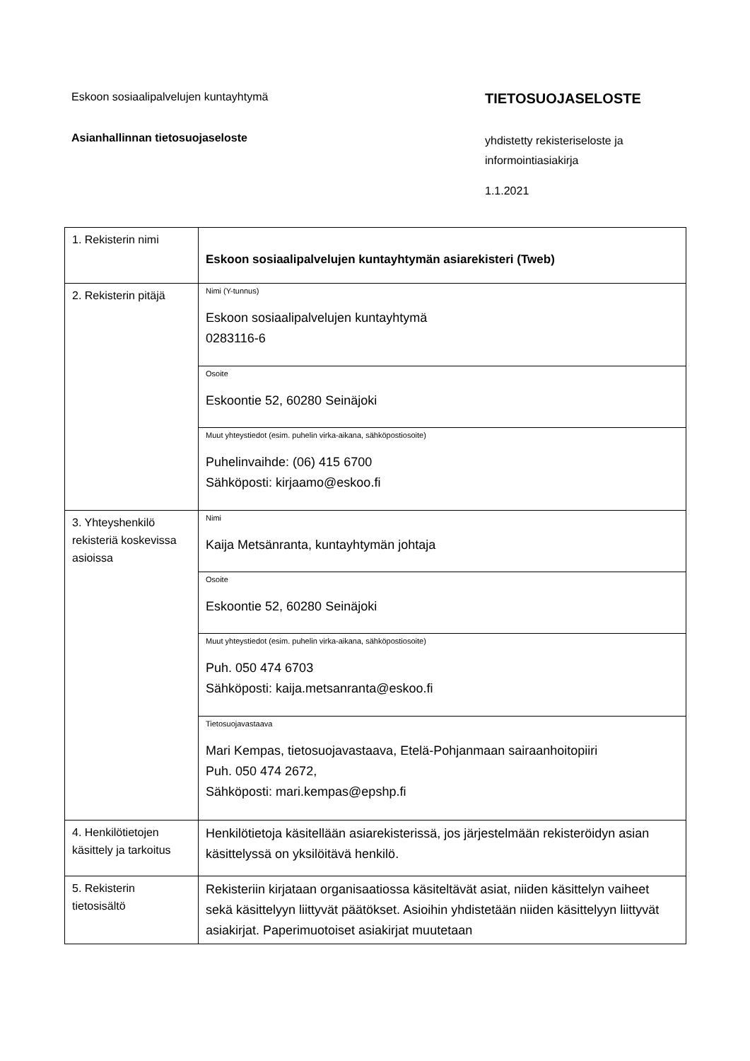Eskoon sosiaalipalvelujen kuntayhtymä
Asianhallinnan tietosuojaseloste
TIETOSUOJASELOSTE
yhdistetty rekisteriseloste ja
informointiasiakirja
1.1.2021
| 1. Rekisterin nimi | Eskoon sosiaalipalvelujen kuntayhtymän asiarekisteri (Tweb) |
| 2. Rekisterin pitäjä | Nimi (Y-tunnus) Eskoon sosiaalipalvelujen kuntayhtymä 0283116-6 |
| | Osoite Eskoontie 52, 60280 Seinäjoki |
| | Muut yhteystiedot (esim. puhelin virka-aikana, sähköpostiosoite) Puhelinvaihde: (06) 415 6700 Sähköposti: kirjaamo@eskoo.fi |
| 3. Yhteyshenkilö rekisteriä koskevissa asioissa | Nimi Kaija Metsänranta, kuntayhtymän johtaja |
| | Osoite Eskoontie 52, 60280 Seinäjoki |
| | Muut yhteystiedot (esim. puhelin virka-aikana, sähköpostiosoite) Puh. 050 474 6703 Sähköposti: kaija.metsanranta@eskoo.fi |
| | Tietosuojavastaava Mari Kempas, tietosuojavastaava, Etelä-Pohjanmaan sairaanhoitopiiri Puh. 050 474 2672, Sähköposti: mari.kempas@epshp.fi |
| 4. Henkilötietojen käsittely ja tarkoitus | Henkilötietoja käsitellään asiarekisterissä, jos järjestelmään rekisteröidyn asian käsittelyssä on yksilöitävä henkilö. |
| 5. Rekisterin tietosisältö | Rekisteriin kirjataan organisaatiossa käsiteltävät asiat, niiden käsittelyn vaiheet sekä käsittelyyn liittyvät päätökset. Asioihin yhdistetään niiden käsittelyyn liittyvät asiakirjat. Paperimuotoiset asiakirjat muutetaan |